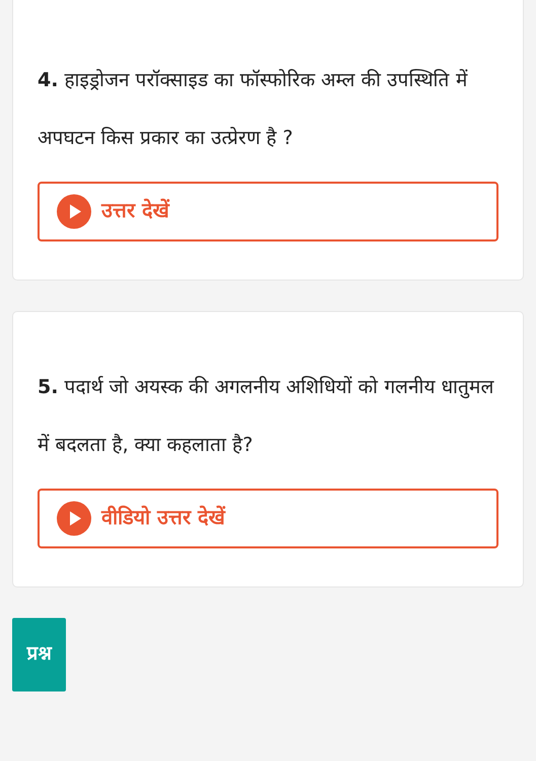4. हाइड्रोजन परॉक्साइड का फॉस्फोरिक अम्ल की उपस्थिति में अपघटन किस प्रकार का उत्प्रेरण है ?
उत्तर देखें
5. पदार्थ जो अयस्क की अगलनीय अशिधियों को गलनीय धातुमल में बदलता है, क्या कहलाता है?
वीडियो उत्तर देखें
प्रश्न